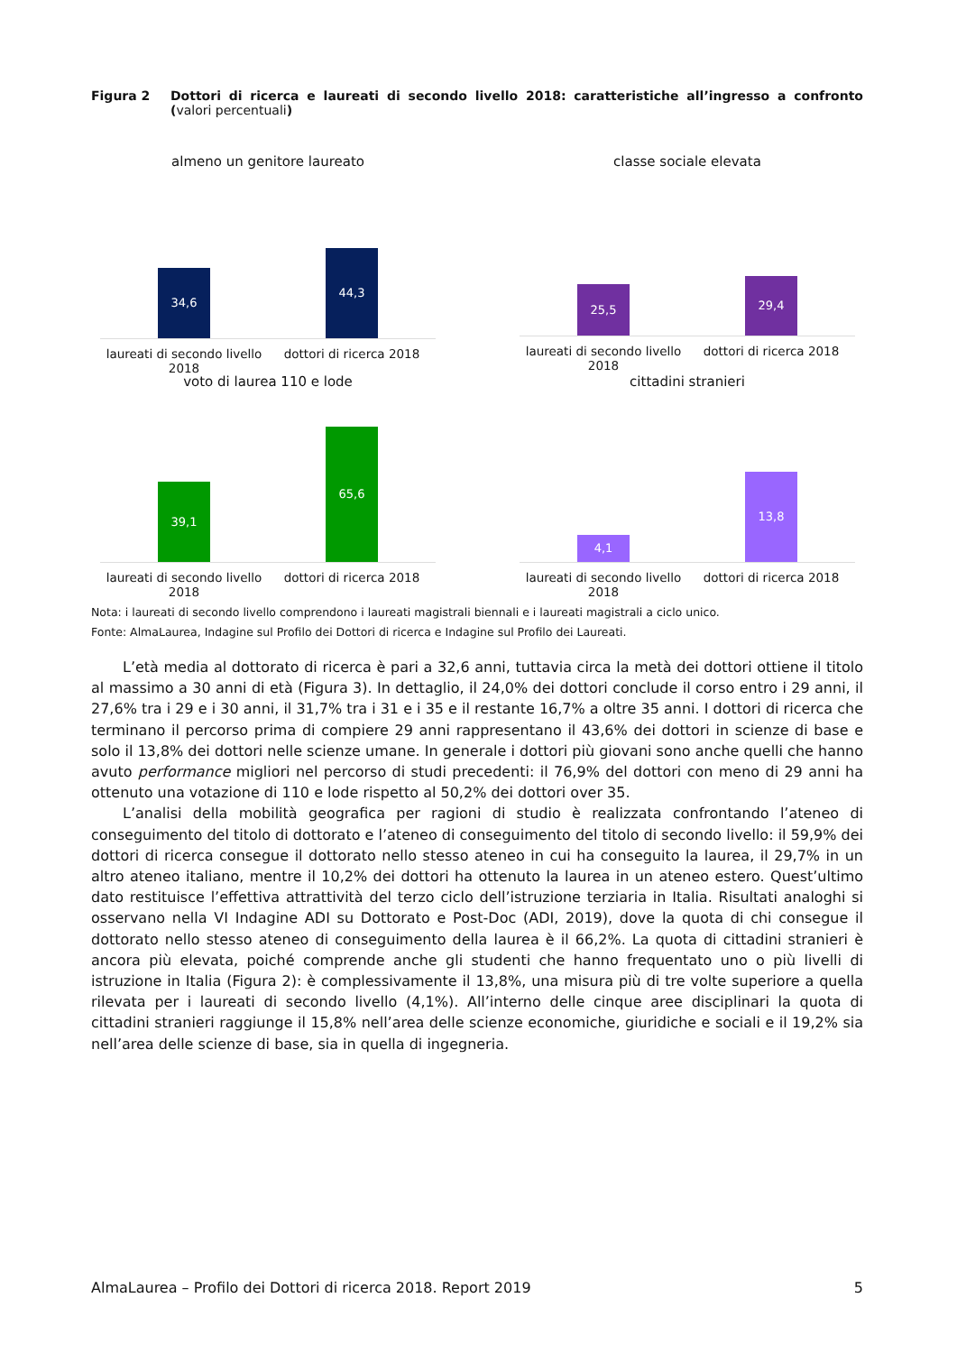Figura 2 Dottori di ricerca e laureati di secondo livello 2018: caratteristiche all’ingresso a confronto (valori percentuali)
almeno un genitore laureato
34,6 44,3
laureati di secondo livello 2018
dottori di ricerca 2018
classe sociale elevata
25,5 29,4
laureati di secondo livello 2018
dottori di ricerca 2018
voto di laurea 110 e lode
39,1 65,6
laureati di secondo livello 2018
dottori di ricerca 2018
cittadini stranieri
4,1 13,8
laureati di secondo livello 2018
dottori di ricerca 2018
Nota: i laureati di secondo livello comprendono i laureati magistrali biennali e i laureati magistrali a ciclo unico.
Fonte: AlmaLaurea, Indagine sul Profilo dei Dottori di ricerca e Indagine sul Profilo dei Laureati.
L’età media al dottorato di ricerca è pari a 32,6 anni, tuttavia circa la metà dei dottori ottiene il titolo al massimo a 30 anni di età (Figura 3). In dettaglio, il 24,0% dei dottori conclude il corso entro i 29 anni, il 27,6% tra i 29 e i 30 anni, il 31,7% tra i 31 e i 35 e il restante 16,7% a oltre 35 anni. I dottori di ricerca che terminano il percorso prima di compiere 29 anni rappresentano il 43,6% dei dottori in scienze di base e solo il 13,8% dei dottori nelle scienze umane. In generale i dottori più giovani sono anche quelli che hanno avuto performance migliori nel percorso di studi precedenti: il 76,9% del dottori con meno di 29 anni ha ottenuto una votazione di 110 e lode rispetto al 50,2% dei dottori over 35.
L’analisi della mobilità geografica per ragioni di studio è realizzata confrontando l’ateneo di conseguimento del titolo di dottorato e l’ateneo di conseguimento del titolo di secondo livello: il 59,9% dei dottori di ricerca consegue il dottorato nello stesso ateneo in cui ha conseguito la laurea, il 29,7% in un altro ateneo italiano, mentre il 10,2% dei dottori ha ottenuto la laurea in un ateneo estero. Quest’ultimo dato restituisce l’effettiva attrattività del terzo ciclo dell’istruzione terziaria in Italia. Risultati analoghi si osservano nella VI Indagine ADI su Dottorato e Post-Doc (ADI, 2019), dove la quota di chi consegue il dottorato nello stesso ateneo di conseguimento della laurea è il 66,2%. La quota di cittadini stranieri è ancora più elevata, poiché comprende anche gli studenti che hanno frequentato uno o più livelli di istruzione in Italia (Figura 2): è complessivamente il 13,8%, una misura più di tre volte superiore a quella rilevata per i laureati di secondo livello (4,1%). All’interno delle cinque aree disciplinari la quota di cittadini stranieri raggiunge il 15,8% nell’area delle scienze economiche, giuridiche e sociali e il 19,2% sia nell’area delle scienze di base, sia in quella di ingegneria.
AlmaLaurea – Profilo dei Dottori di ricerca 2018. Report 2019 5